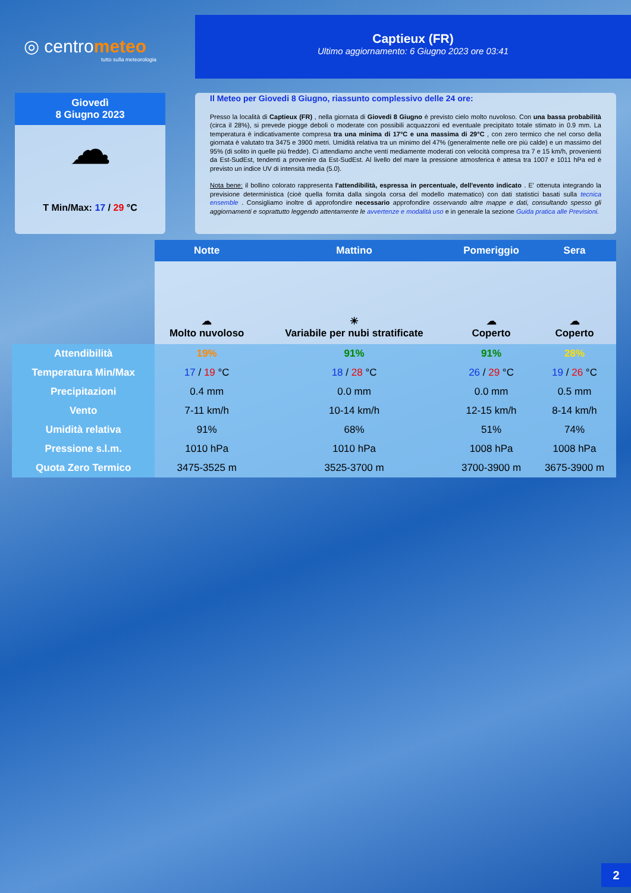◎ centrometeo
tutto sulla meteorologia
Captieux (FR)
Ultimo aggiornamento: 6 Giugno 2023 ore 03:41
Giovedì
8 Giugno 2023
☁
T Min/Max: 17 / 29 °C
Il Meteo per Giovedi 8 Giugno, riassunto complessivo delle 24 ore:
Presso la località di Captieux (FR) , nella giornata di Giovedi 8 Giugno è previsto cielo molto nuvoloso. Con una bassa probabilità (circa il 28%), si prevede piogge deboli o moderate con possibili acquazzoni ed eventuale precipitato totale stimato in 0.9 mm. La temperatura è indicativamente compresa tra una minima di 17°C e una massima di 29°C , con zero termico che nel corso della giornata è valutato tra 3475 e 3900 metri. Umidità relativa tra un minimo del 47% (generalmente nelle ore più calde) e un massimo del 95% (di solito in quelle più fredde). Ci attendiamo anche venti mediamente moderati con velocità compresa tra 7 e 15 km/h, provenienti da Est-SudEst, tendenti a provenire da Est-SudEst. Al livello del mare la pressione atmosferica è attesa tra 1007 e 1011 hPa ed è previsto un indice UV di intensità media (5.0).
Nota bene: il bollino colorato rappresenta l'attendibilità, espressa in percentuale, dell'evento indicato . E' ottenuta integrando la previsione deterministica (cioè quella fornita dalla singola corsa del modello matematico) con dati statistici basati sulla tecnica ensemble . Consigliamo inoltre di approfondire necessario approfondire osservando altre mappe e dati, consultando spesso gli aggiornamenti e soprattutto leggendo attentamente le avvertenze e modalità uso e in generale la sezione Guida pratica alle Previsioni.
| | Notte | Mattino | Pomeriggio | Sera |
| --- | --- | --- | --- | --- |
| | ☁ Molto nuvoloso | ☀ Variabile per nubi stratificate | ☁ Coperto | ☁ Coperto |
| Attendibilità | 19% | 91% | 91% | 28% |
| Temperatura Min/Max | 17 / 19 °C | 18 / 28 °C | 26 / 29 °C | 19 / 26 °C |
| Precipitazioni | 0.4 mm | 0.0 mm | 0.0 mm | 0.5 mm |
| Vento | 7-11 km/h | 10-14 km/h | 12-15 km/h | 8-14 km/h |
| Umidità relativa | 91% | 68% | 51% | 74% |
| Pressione s.l.m. | 1010 hPa | 1010 hPa | 1008 hPa | 1008 hPa |
| Quota Zero Termico | 3475-3525 m | 3525-3700 m | 3700-3900 m | 3675-3900 m |
2